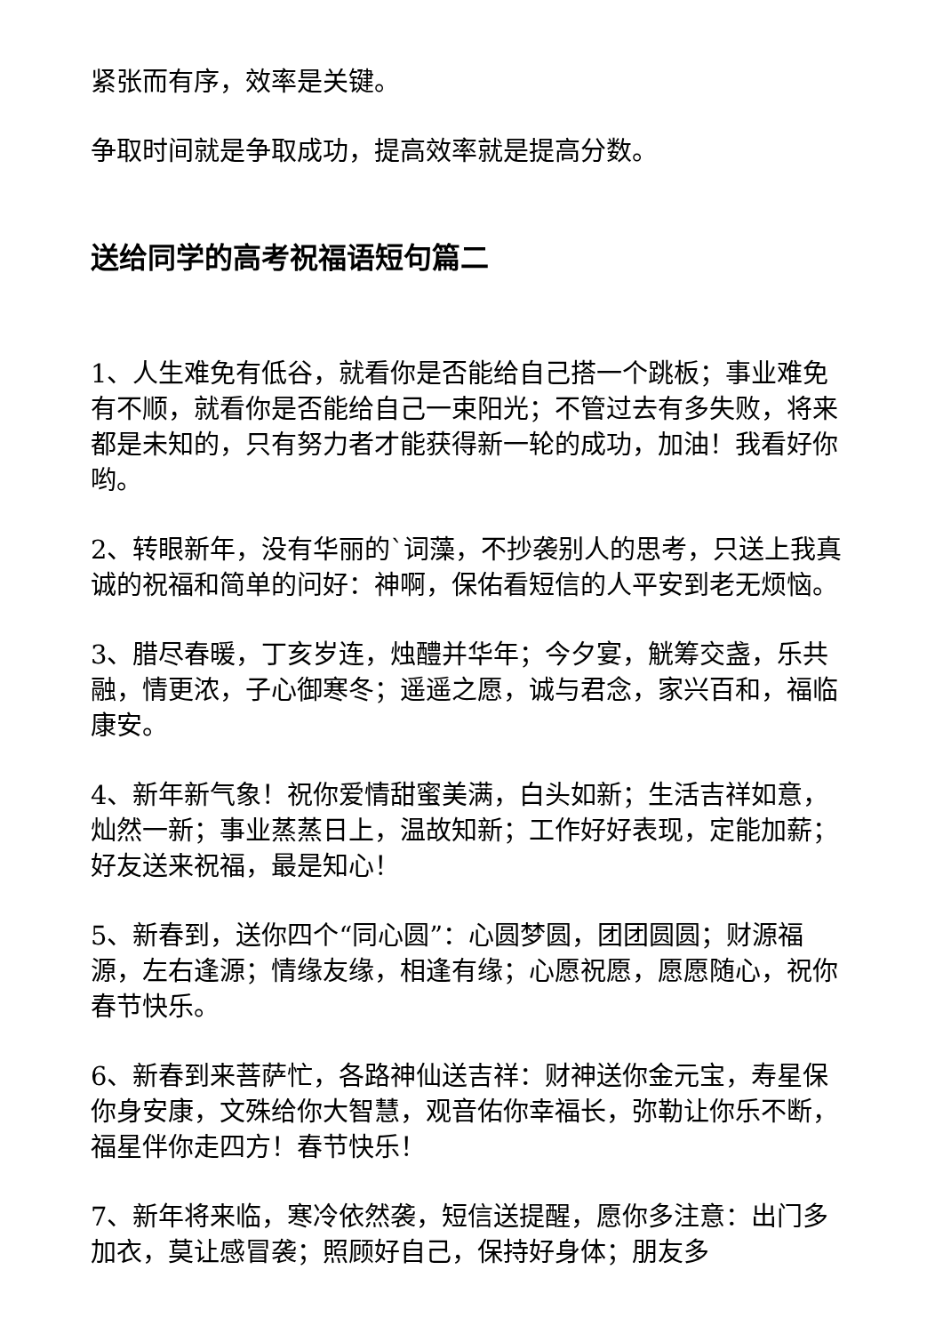紧张而有序，效率是关键。
争取时间就是争取成功，提高效率就是提高分数。
送给同学的高考祝福语短句篇二
1、人生难免有低谷，就看你是否能给自己搭一个跳板；事业难免有不顺，就看你是否能给自己一束阳光；不管过去有多失败，将来都是未知的，只有努力者才能获得新一轮的成功，加油！我看好你哟。
2、转眼新年，没有华丽的`词藻，不抄袭别人的思考，只送上我真诚的祝福和简单的问好：神啊，保佑看短信的人平安到老无烦恼。
3、腊尽春暖，丁亥岁连，烛醴并华年；今夕宴，觥筹交盏，乐共融，情更浓，子心御寒冬；遥遥之愿，诚与君念，家兴百和，福临康安。
4、新年新气象！祝你爱情甜蜜美满，白头如新；生活吉祥如意，灿然一新；事业蒸蒸日上，温故知新；工作好好表现，定能加薪；好友送来祝福，最是知心！
5、新春到，送你四个“同心圆”：心圆梦圆，团团圆圆；财源福源，左右逢源；情缘友缘，相逢有缘；心愿祝愿，愿愿随心，祝你春节快乐。
6、新春到来菩萨忙，各路神仙送吉祥：财神送你金元宝，寿星保你身安康，文殊给你大智慧，观音佑你幸福长，弥勒让你乐不断，福星伴你走四方！春节快乐！
7、新年将来临，寒冷依然袭，短信送提醒，愿你多注意：出门多加衣，莫让感冒袭；照顾好自己，保持好身体；朋友多